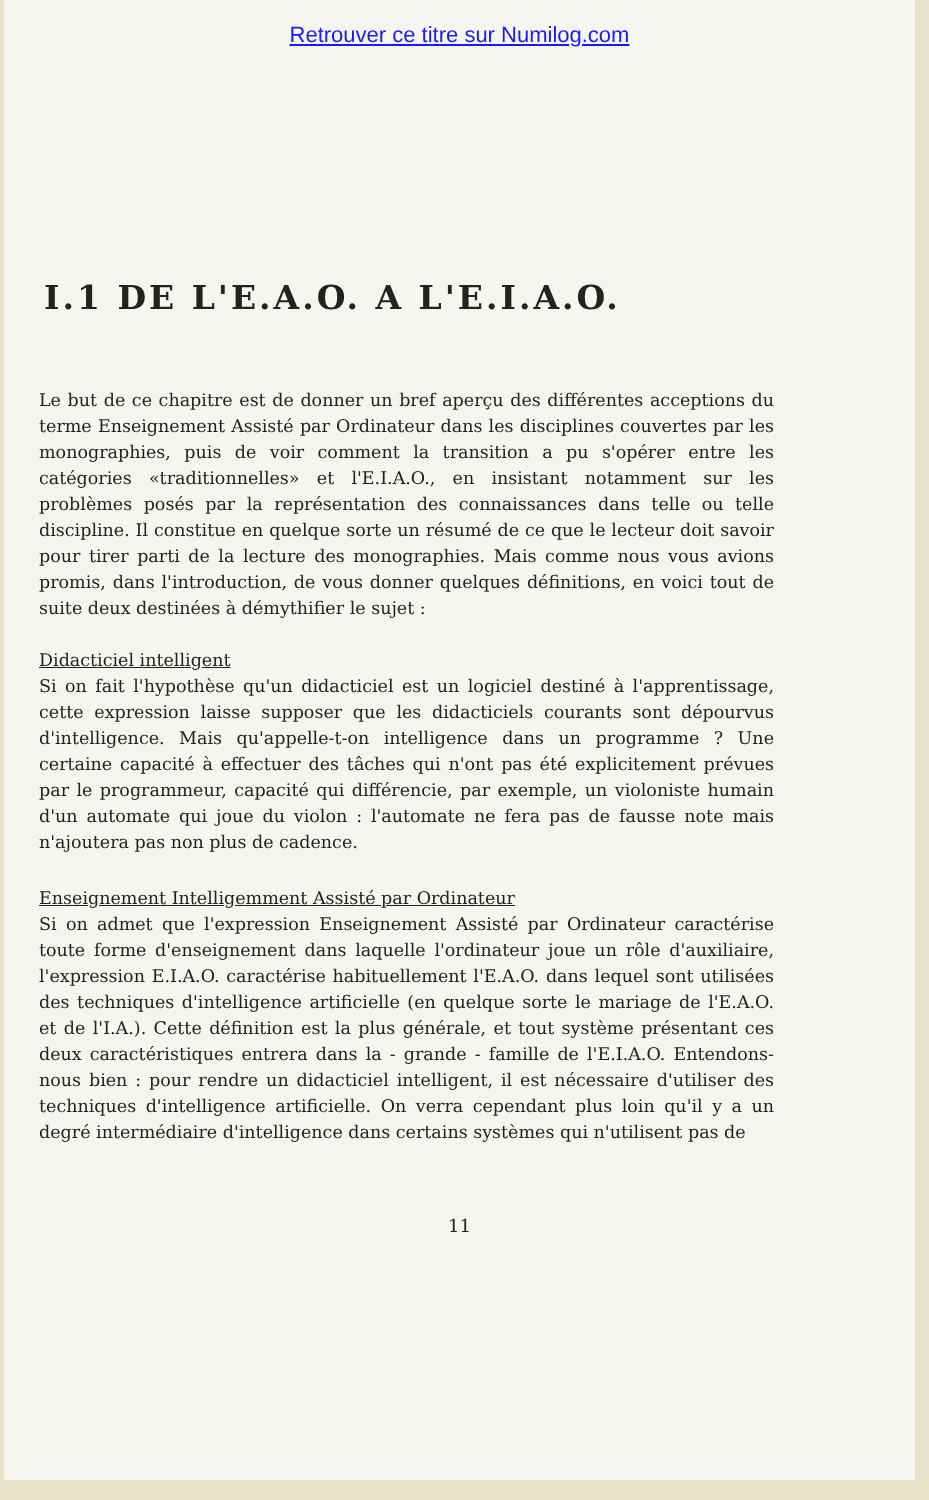Retrouver ce titre sur Numilog.com
I.1 DE L'E.A.O. A L'E.I.A.O.
Le but de ce chapitre est de donner un bref aperçu des différentes acceptions du terme Enseignement Assisté par Ordinateur dans les disciplines couvertes par les monographies, puis de voir comment la transition a pu s'opérer entre les catégories «traditionnelles» et l'E.I.A.O., en insistant notamment sur les problèmes posés par la représentation des connaissances dans telle ou telle discipline. Il constitue en quelque sorte un résumé de ce que le lecteur doit savoir pour tirer parti de la lecture des monographies. Mais comme nous vous avions promis, dans l'introduction, de vous donner quelques définitions, en voici tout de suite deux destinées à démythifier le sujet :
Didacticiel intelligent
Si on fait l'hypothèse qu'un didacticiel est un logiciel destiné à l'apprentissage, cette expression laisse supposer que les didacticiels courants sont dépourvus d'intelligence. Mais qu'appelle-t-on intelligence dans un programme ? Une certaine capacité à effectuer des tâches qui n'ont pas été explicitement prévues par le programmeur, capacité qui différencie, par exemple, un violoniste humain d'un automate qui joue du violon : l'automate ne fera pas de fausse note mais n'ajoutera pas non plus de cadence.
Enseignement Intelligemment Assisté par Ordinateur
Si on admet que l'expression Enseignement Assisté par Ordinateur caractérise toute forme d'enseignement dans laquelle l'ordinateur joue un rôle d'auxiliaire, l'expression E.I.A.O. caractérise habituellement l'E.A.O. dans lequel sont utilisées des techniques d'intelligence artificielle (en quelque sorte le mariage de l'E.A.O. et de l'I.A.). Cette définition est la plus générale, et tout système présentant ces deux caractéristiques entrera dans la - grande - famille de l'E.I.A.O. Entendons-nous bien : pour rendre un didacticiel intelligent, il est nécessaire d'utiliser des techniques d'intelligence artificielle. On verra cependant plus loin qu'il y a un degré intermédiaire d'intelligence dans certains systèmes qui n'utilisent pas de
11